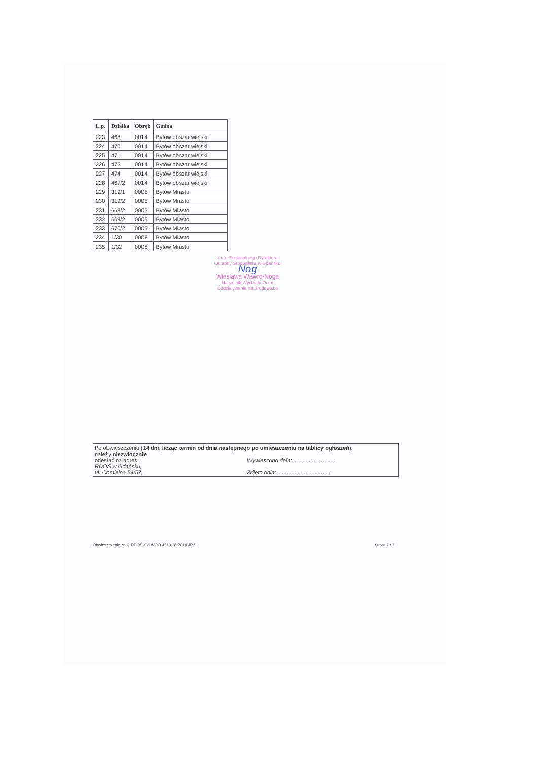| L.p. | Dzialka | Obręb | Gmina |
| --- | --- | --- | --- |
| 223 | 468 | 0014 | Bytów obszar wiejski |
| 224 | 470 | 0014 | Bytów obszar wiejski |
| 225 | 471 | 0014 | Bytów obszar wiejski |
| 226 | 472 | 0014 | Bytów obszar wiejski |
| 227 | 474 | 0014 | Bytów obszar wiejski |
| 228 | 467/2 | 0014 | Bytów obszar wiejski |
| 229 | 319/1 | 0005 | Bytów Miasto |
| 230 | 319/2 | 0005 | Bytów Miasto |
| 231 | 668/2 | 0005 | Bytów Miasto |
| 232 | 669/2 | 0005 | Bytów Miasto |
| 233 | 670/2 | 0005 | Bytów Miasto |
| 234 | 1/30 | 0008 | Bytów Miasto |
| 235 | 1/32 | 0008 | Bytów Miasto |
z up. Regionalnego Dyrektora
Ochrony Środowiska w Gdańsku
Nog
Wiesława Wawro-Noga
Naczelnik Wydziału Ocen
Oddziaływania na Środowisko
Po obwieszczeniu (14 dni, licząc termin od dnia następnego po umieszczeniu na tablicy ogłoszeń),
należy niezwłocznie
odesłać na adres: Wywieszono dnia:.............................
RDOŚ w Gdańsku,
ul. Chmielna 54/57, Zdjęto dnia:...................................
Obwieszczenie znak RDOŚ-Gd-WOO.4210.18.2014.JP.6. Strona 7 z 7